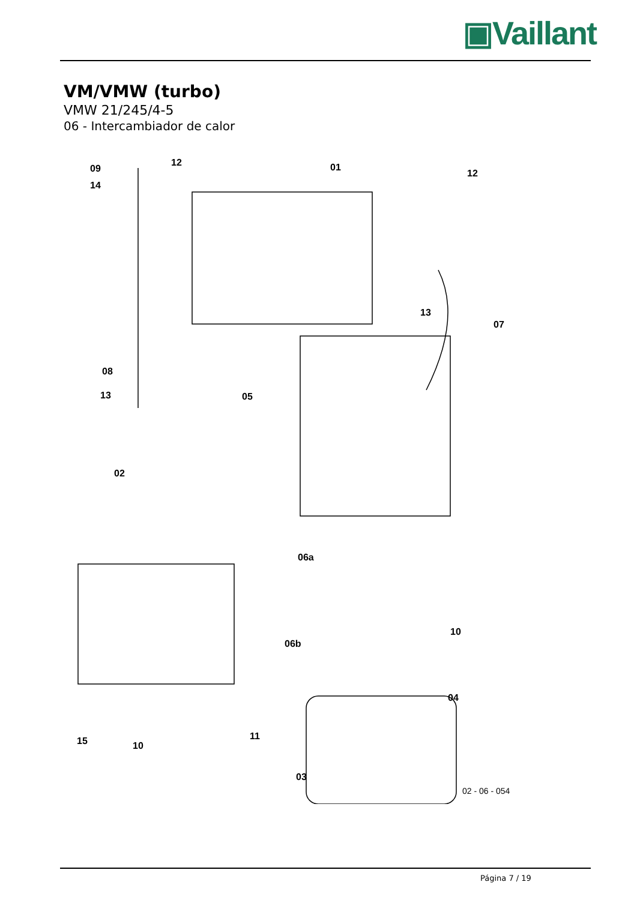▣Vaillant
VM/VMW (turbo)
VMW 21/245/4-5
06 - Intercambiador de calor
09
14
12 01
12
13
07
08
13 05
02
06a
06b
10
04
15 10
11
03
02 - 06 - 054
Página 7 / 19